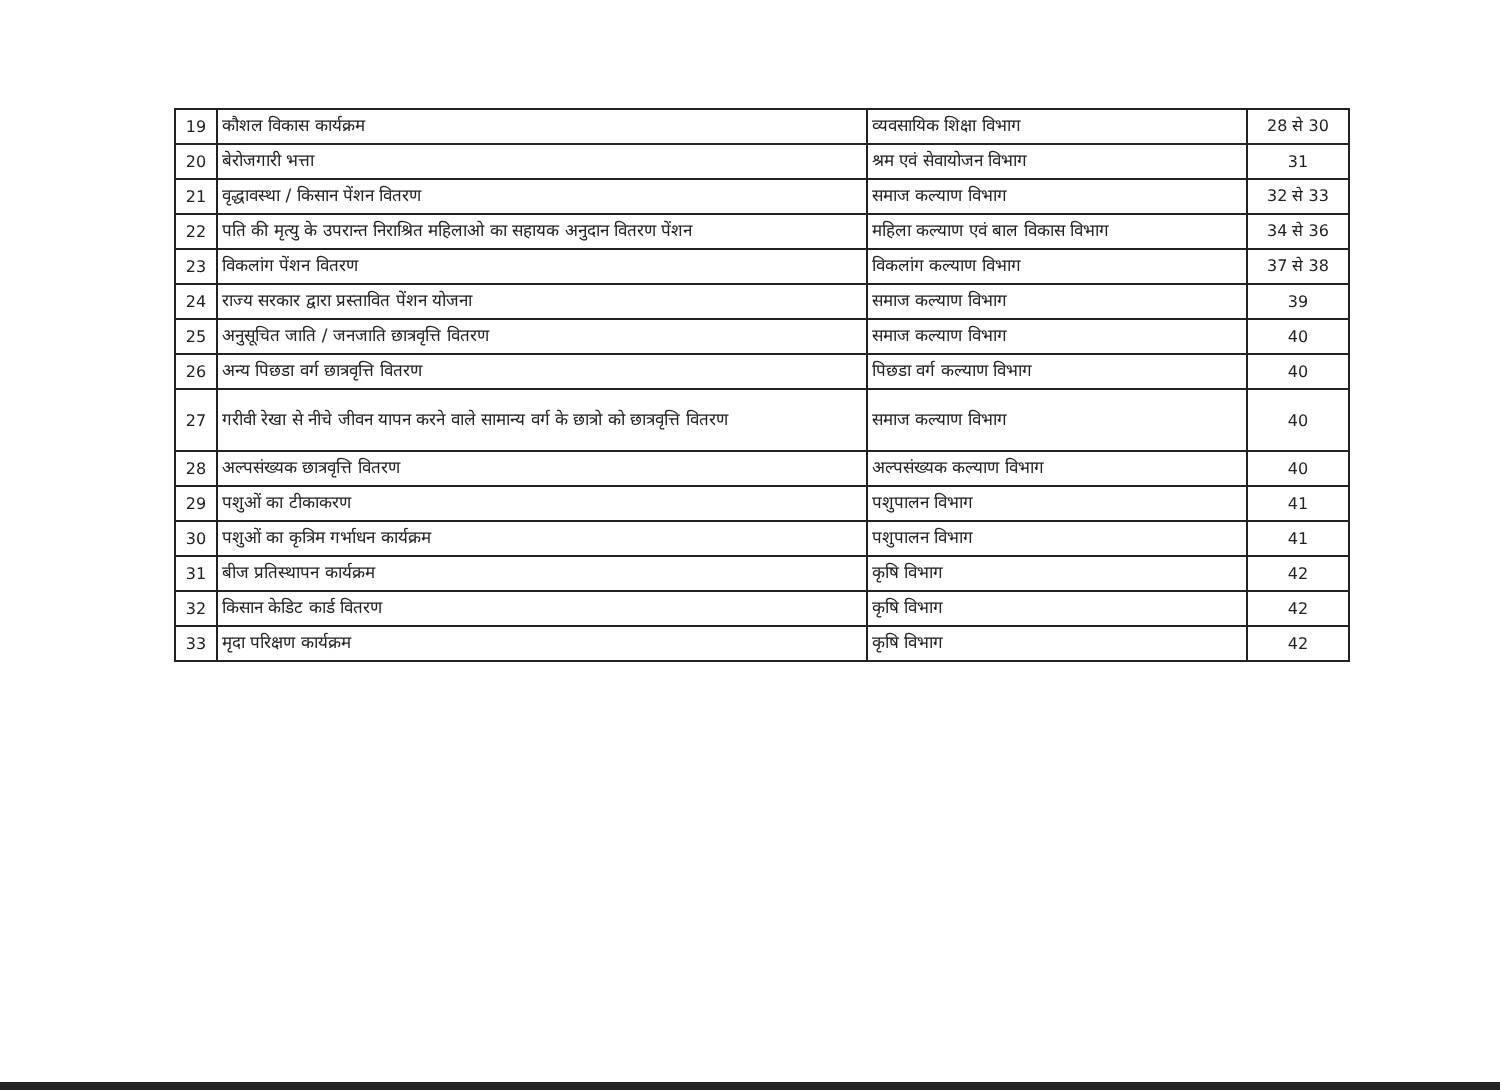| 19 | कौशल विकास कार्यक्रम | व्यवसायिक शिक्षा विभाग | 28 से 30 |
| 20 | बेरोजगारी भत्ता | श्रम एवं सेवायोजन विभाग | 31 |
| 21 | वृद्धावस्था / किसान पेंशन वितरण | समाज कल्याण विभाग | 32 से 33 |
| 22 | पति की मृत्यु के उपरान्त निराश्रित महिलाओ का सहायक अनुदान वितरण पेंशन | महिला कल्याण एवं बाल विकास विभाग | 34 से 36 |
| 23 | विकलांग पेंशन वितरण | विकलांग कल्याण विभाग | 37 से 38 |
| 24 | राज्य सरकार द्वारा प्रस्तावित पेंशन योजना | समाज कल्याण विभाग | 39 |
| 25 | अनुसूचित जाति / जनजाति छात्रवृत्ति वितरण | समाज कल्याण विभाग | 40 |
| 26 | अन्य पिछडा वर्ग छात्रवृत्ति वितरण | पिछडा वर्ग कल्याण विभाग | 40 |
| 27 | गरीवी रेखा से नीचे जीवन यापन करने वाले सामान्य वर्ग के छात्रो को छात्रवृत्ति वितरण | समाज कल्याण विभाग | 40 |
| 28 | अल्पसंख्यक छात्रवृत्ति वितरण | अल्पसंख्यक कल्याण विभाग | 40 |
| 29 | पशुओं का टीकाकरण | पशुपालन विभाग | 41 |
| 30 | पशुओं का कृत्रिम गर्भाधन कार्यक्रम | पशुपालन विभाग | 41 |
| 31 | बीज प्रतिस्थापन कार्यक्रम | कृषि विभाग | 42 |
| 32 | किसान केडिट कार्ड वितरण | कृषि विभाग | 42 |
| 33 | मृदा परिक्षण कार्यक्रम | कृषि विभाग | 42 |